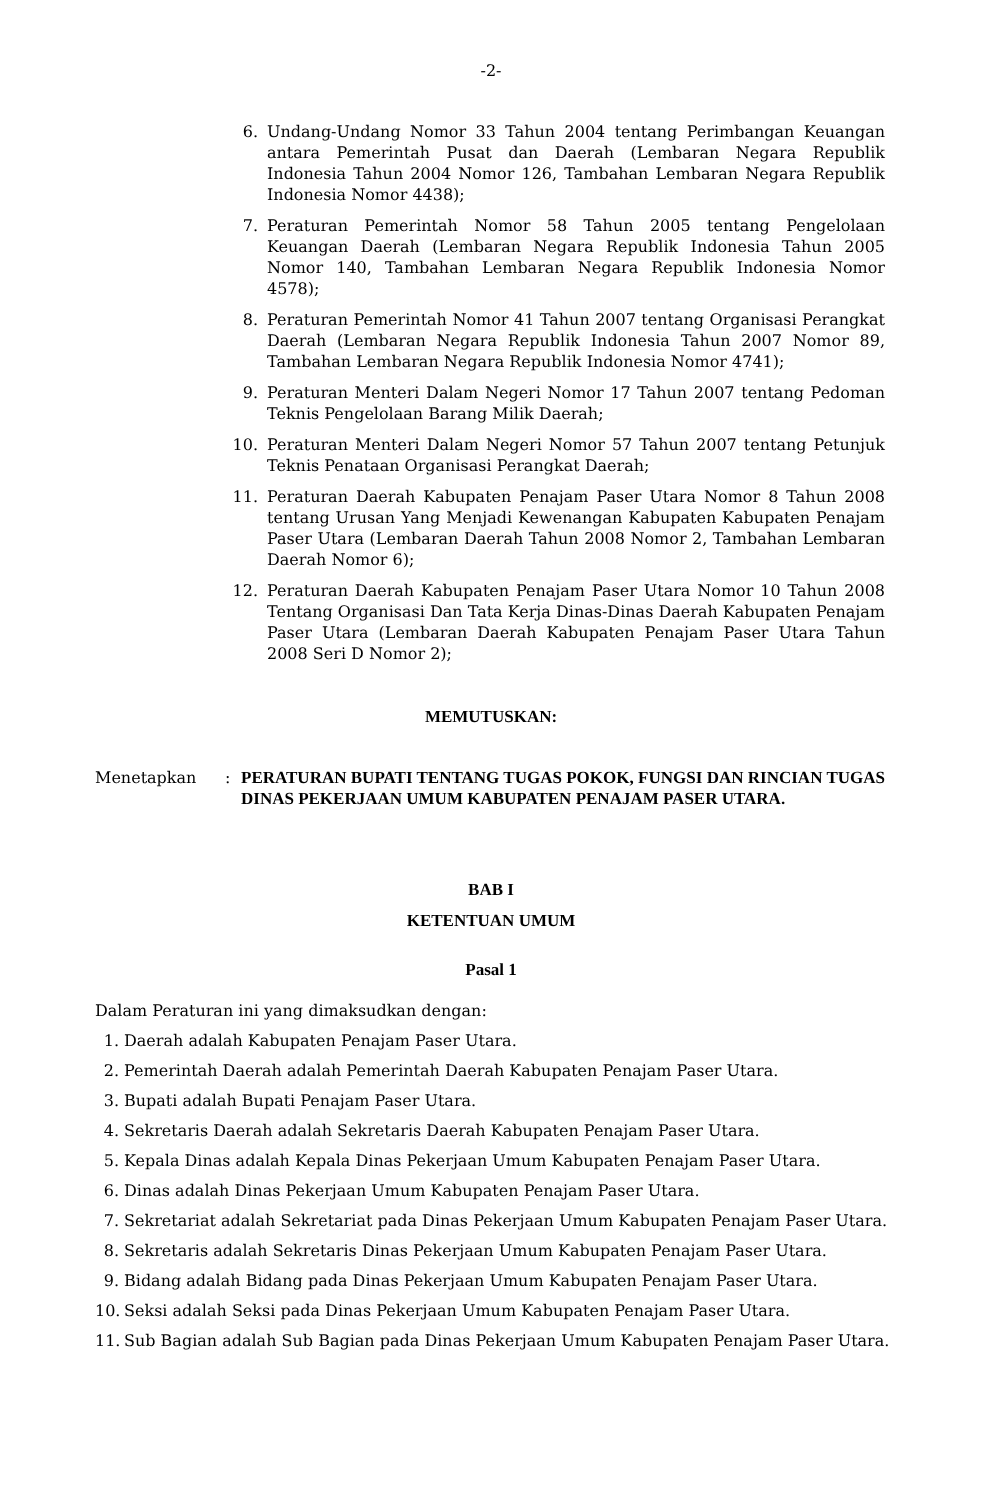-2-
6. Undang-Undang Nomor 33 Tahun 2004 tentang Perimbangan Keuangan antara Pemerintah Pusat dan Daerah (Lembaran Negara Republik Indonesia Tahun 2004 Nomor 126, Tambahan Lembaran Negara Republik Indonesia Nomor 4438);
7. Peraturan Pemerintah Nomor 58 Tahun 2005 tentang Pengelolaan Keuangan Daerah (Lembaran Negara Republik Indonesia Tahun 2005 Nomor 140, Tambahan Lembaran Negara Republik Indonesia Nomor 4578);
8. Peraturan Pemerintah Nomor 41 Tahun 2007 tentang Organisasi Perangkat Daerah (Lembaran Negara Republik Indonesia Tahun 2007 Nomor 89, Tambahan Lembaran Negara Republik Indonesia Nomor 4741);
9. Peraturan Menteri Dalam Negeri Nomor 17 Tahun 2007 tentang Pedoman Teknis Pengelolaan Barang Milik Daerah;
10. Peraturan Menteri Dalam Negeri Nomor 57 Tahun 2007 tentang Petunjuk Teknis Penataan Organisasi Perangkat Daerah;
11. Peraturan Daerah Kabupaten Penajam Paser Utara Nomor 8 Tahun 2008 tentang Urusan Yang Menjadi Kewenangan Kabupaten Kabupaten Penajam Paser Utara (Lembaran Daerah Tahun 2008 Nomor 2, Tambahan Lembaran Daerah Nomor 6);
12. Peraturan Daerah Kabupaten Penajam Paser Utara Nomor 10 Tahun 2008 Tentang Organisasi Dan Tata Kerja Dinas-Dinas Daerah Kabupaten Penajam Paser Utara (Lembaran Daerah Kabupaten Penajam Paser Utara Tahun 2008 Seri D Nomor 2);
MEMUTUSKAN:
Menetapkan :
PERATURAN BUPATI TENTANG TUGAS POKOK, FUNGSI DAN RINCIAN TUGAS DINAS PEKERJAAN UMUM KABUPATEN PENAJAM PASER UTARA.
BAB I
KETENTUAN UMUM
Pasal 1
Dalam Peraturan ini yang dimaksudkan dengan:
1. Daerah adalah Kabupaten Penajam Paser Utara.
2. Pemerintah Daerah adalah Pemerintah Daerah Kabupaten Penajam Paser Utara.
3. Bupati adalah Bupati Penajam Paser Utara.
4. Sekretaris Daerah adalah Sekretaris Daerah Kabupaten Penajam Paser Utara.
5. Kepala Dinas adalah Kepala Dinas Pekerjaan Umum Kabupaten Penajam Paser Utara.
6. Dinas adalah Dinas Pekerjaan Umum Kabupaten Penajam Paser Utara.
7. Sekretariat adalah Sekretariat pada Dinas Pekerjaan Umum Kabupaten Penajam Paser Utara.
8. Sekretaris adalah Sekretaris Dinas Pekerjaan Umum Kabupaten Penajam Paser Utara.
9. Bidang adalah Bidang pada Dinas Pekerjaan Umum Kabupaten Penajam Paser Utara.
10.
Seksi adalah Seksi pada Dinas Pekerjaan Umum Kabupaten Penajam Paser Utara.
11.
Sub Bagian adalah Sub Bagian pada Dinas Pekerjaan Umum Kabupaten Penajam Paser Utara.